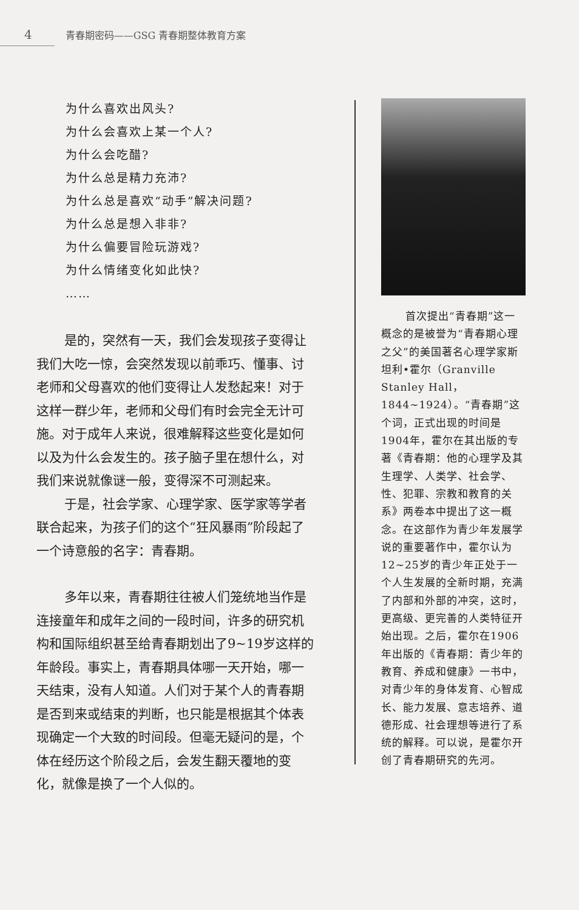4 青春期密码——GSG 青春期整体教育方案
为什么喜欢出风头?
为什么会喜欢上某一个人?
为什么会吃醋?
为什么总是精力充沛?
为什么总是喜欢“动手”解决问题?
为什么总是想入非非?
为什么偏要冒险玩游戏?
为什么情绪变化如此快?
……
是的，突然有一天，我们会发现孩子变得让我们大吃一惊，会突然发现以前乖巧、懂事、讨老师和父母喜欢的他们变得让人发愁起来！对于这样一群少年，老师和父母们有时会完全无计可施。对于成年人来说，很难解释这些变化是如何以及为什么会发生的。孩子脑子里在想什么，对我们来说就像谜一般，变得深不可测起来。
于是，社会学家、心理学家、医学家等学者联合起来，为孩子们的这个“狂风暴雨”阶段起了一个诗意般的名字：青春期。
多年以来，青春期往往被人们笼统地当作是连接童年和成年之间的一段时间，许多的研究机构和国际组织甚至给青春期划出了9~19岁这样的年龄段。事实上，青春期具体哪一天开始，哪一天结束，没有人知道。人们对于某个人的青春期是否到来或结束的判断，也只能是根据其个体表现确定一个大致的时间段。但毫无疑问的是，个体在经历这个阶段之后，会发生翻天覆地的变化，就像是换了一个人似的。
首次提出“青春期”这一概念的是被誉为“青春期心理之父”的美国著名心理学家斯坦利•霍尔（Granville Stanley Hall，1844~1924）。“青春期”这个词，正式出现的时间是1904年，霍尔在其出版的专著《青春期：他的心理学及其生理学、人类学、社会学、性、犯罪、宗教和教育的关系》两卷本中提出了这一概念。在这部作为青少年发展学说的重要著作中，霍尔认为12~25岁的青少年正处于一个人生发展的全新时期，充满了内部和外部的冲突，这时，更高级、更完善的人类特征开始出现。之后，霍尔在1906年出版的《青春期：青少年的教育、养成和健康》一书中，对青少年的身体发育、心智成长、能力发展、意志培养、道德形成、社会理想等进行了系统的解释。可以说，是霍尔开创了青春期研究的先河。